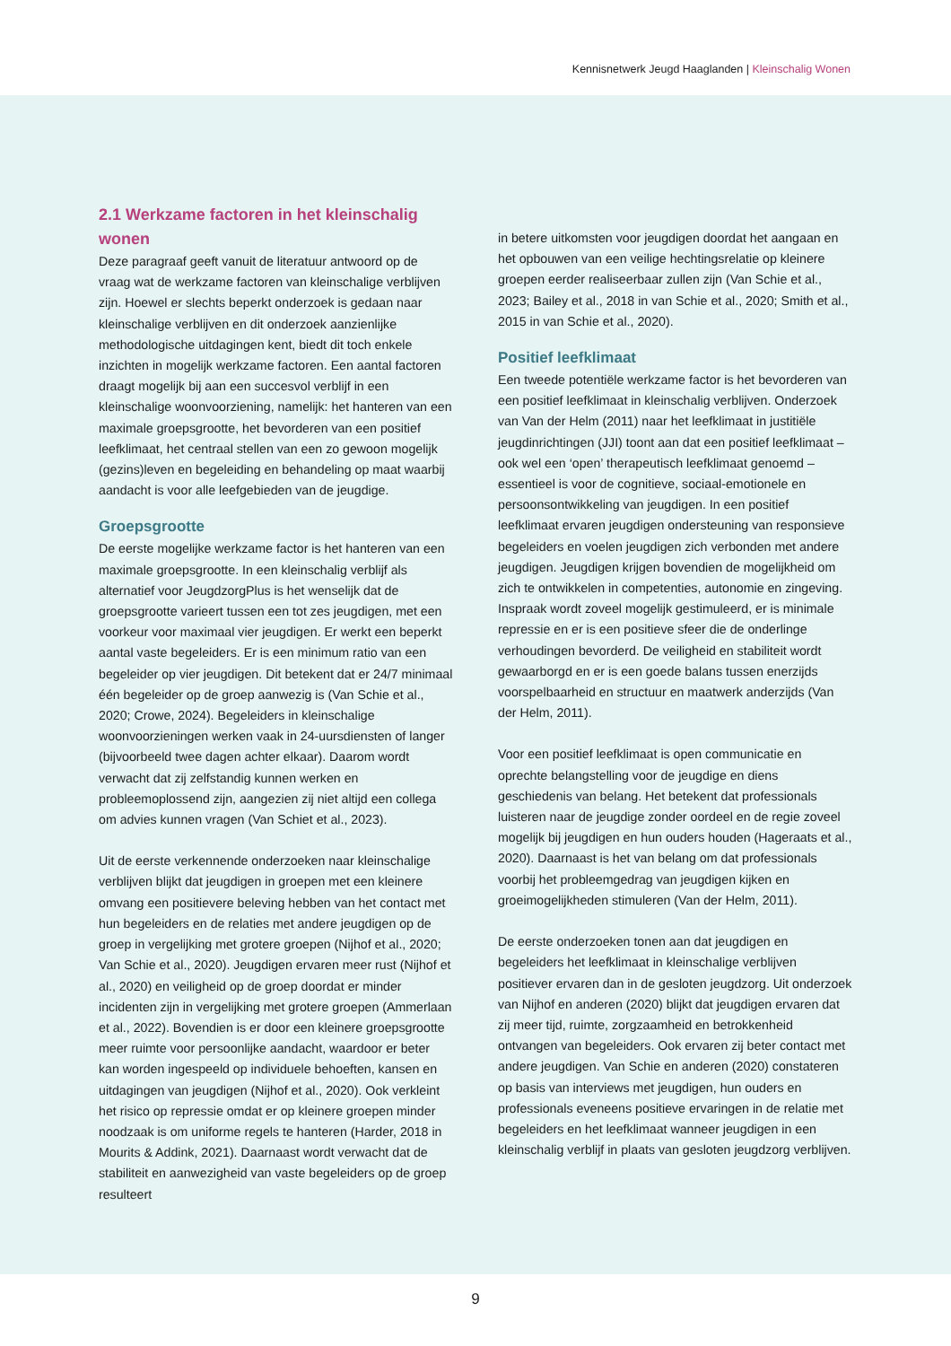Kennisnetwerk Jeugd Haaglanden | Kleinschalig Wonen
2.1 Werkzame factoren in het kleinschalig wonen
Deze paragraaf geeft vanuit de literatuur antwoord op de vraag wat de werkzame factoren van kleinschalige verblijven zijn. Hoewel er slechts beperkt onderzoek is gedaan naar kleinschalige verblijven en dit onderzoek aanzienlijke methodologische uitdagingen kent, biedt dit toch enkele inzichten in mogelijk werkzame factoren. Een aantal factoren draagt mogelijk bij aan een succesvol verblijf in een kleinschalige woonvoorziening, namelijk: het hanteren van een maximale groepsgrootte, het bevorderen van een positief leefklimaat, het centraal stellen van een zo gewoon mogelijk (gezins)leven en begeleiding en behandeling op maat waarbij aandacht is voor alle leefgebieden van de jeugdige.
Groepsgrootte
De eerste mogelijke werkzame factor is het hanteren van een maximale groepsgrootte. In een kleinschalig verblijf als alternatief voor JeugdzorgPlus is het wenselijk dat de groepsgrootte varieert tussen een tot zes jeugdigen, met een voorkeur voor maximaal vier jeugdigen. Er werkt een beperkt aantal vaste begeleiders. Er is een minimum ratio van een begeleider op vier jeugdigen. Dit betekent dat er 24/7 minimaal één begeleider op de groep aanwezig is (Van Schie et al., 2020; Crowe, 2024). Begeleiders in kleinschalige woonvoorzieningen werken vaak in 24-uursdiensten of langer (bijvoorbeeld twee dagen achter elkaar). Daarom wordt verwacht dat zij zelfstandig kunnen werken en probleemoplossend zijn, aangezien zij niet altijd een collega om advies kunnen vragen (Van Schiet et al., 2023).
Uit de eerste verkennende onderzoeken naar kleinschalige verblijven blijkt dat jeugdigen in groepen met een kleinere omvang een positievere beleving hebben van het contact met hun begeleiders en de relaties met andere jeugdigen op de groep in vergelijking met grotere groepen (Nijhof et al., 2020; Van Schie et al., 2020). Jeugdigen ervaren meer rust (Nijhof et al., 2020) en veiligheid op de groep doordat er minder incidenten zijn in vergelijking met grotere groepen (Ammerlaan et al., 2022). Bovendien is er door een kleinere groepsgrootte meer ruimte voor persoonlijke aandacht, waardoor er beter kan worden ingespeeld op individuele behoeften, kansen en uitdagingen van jeugdigen (Nijhof et al., 2020). Ook verkleint het risico op repressie omdat er op kleinere groepen minder noodzaak is om uniforme regels te hanteren (Harder, 2018 in Mourits & Addink, 2021). Daarnaast wordt verwacht dat de stabiliteit en aanwezigheid van vaste begeleiders op de groep resulteert
in betere uitkomsten voor jeugdigen doordat het aangaan en het opbouwen van een veilige hechtingsrelatie op kleinere groepen eerder realiseerbaar zullen zijn (Van Schie et al., 2023; Bailey et al., 2018 in van Schie et al., 2020; Smith et al., 2015 in van Schie et al., 2020).
Positief leefklimaat
Een tweede potentiële werkzame factor is het bevorderen van een positief leefklimaat in kleinschalig verblijven. Onderzoek van Van der Helm (2011) naar het leefklimaat in justitiële jeugdinrichtingen (JJI) toont aan dat een positief leefklimaat – ook wel een ‘open’ therapeutisch leefklimaat genoemd – essentieel is voor de cognitieve, sociaal-emotionele en persoonsontwikkeling van jeugdigen. In een positief leefklimaat ervaren jeugdigen ondersteuning van responsieve begeleiders en voelen jeugdigen zich verbonden met andere jeugdigen. Jeugdigen krijgen bovendien de mogelijkheid om zich te ontwikkelen in competenties, autonomie en zingeving. Inspraak wordt zoveel mogelijk gestimuleerd, er is minimale repressie en er is een positieve sfeer die de onderlinge verhoudingen bevorderd. De veiligheid en stabiliteit wordt gewaarborgd en er is een goede balans tussen enerzijds voorspelbaarheid en structuur en maatwerk anderzijds (Van der Helm, 2011).
Voor een positief leefklimaat is open communicatie en oprechte belangstelling voor de jeugdige en diens geschiedenis van belang. Het betekent dat professionals luisteren naar de jeugdige zonder oordeel en de regie zoveel mogelijk bij jeugdigen en hun ouders houden (Hageraats et al., 2020). Daarnaast is het van belang om dat professionals voorbij het probleemgedrag van jeugdigen kijken en groeimogelijkheden stimuleren (Van der Helm, 2011).
De eerste onderzoeken tonen aan dat jeugdigen en begeleiders het leefklimaat in kleinschalige verblijven positiever ervaren dan in de gesloten jeugdzorg. Uit onderzoek van Nijhof en anderen (2020) blijkt dat jeugdigen ervaren dat zij meer tijd, ruimte, zorgzaamheid en betrokkenheid ontvangen van begeleiders. Ook ervaren zij beter contact met andere jeugdigen. Van Schie en anderen (2020) constateren op basis van interviews met jeugdigen, hun ouders en professionals eveneens positieve ervaringen in de relatie met begeleiders en het leefklimaat wanneer jeugdigen in een kleinschalig verblijf in plaats van gesloten jeugdzorg verblijven.
9